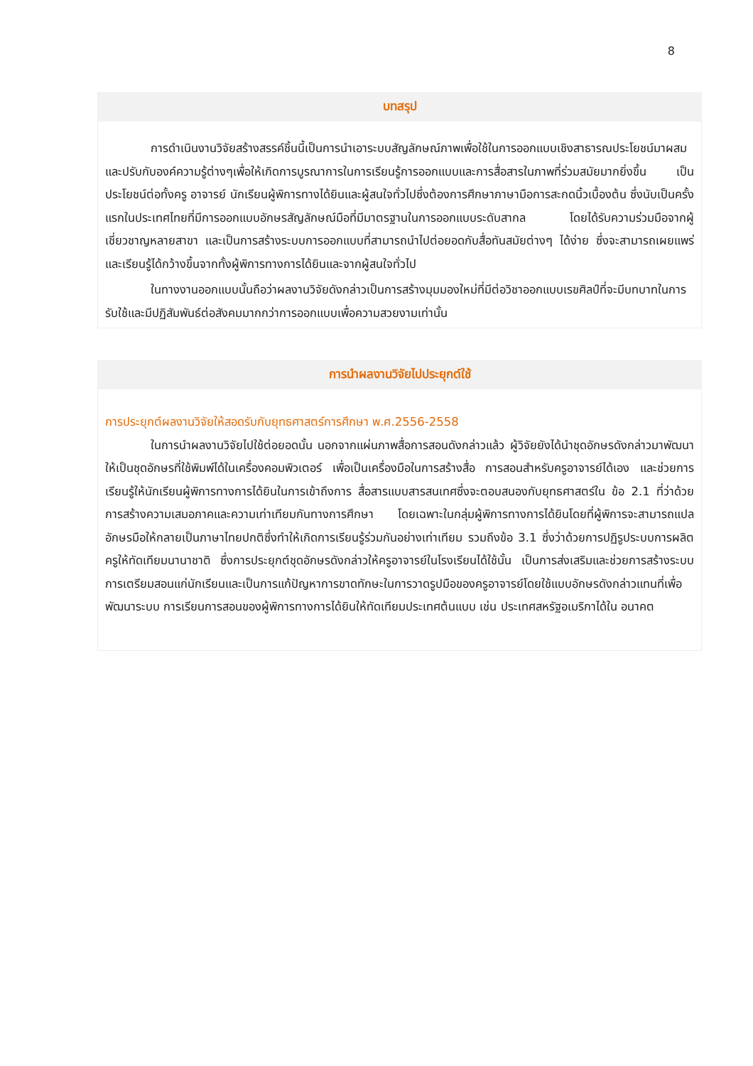8
บทสรุป
การดำเนินงานวิจัยสร้างสรรค์ชิ้นนี้เป็นการนำเอาระบบสัญลักษณ์ภาพเพื่อใช้ในการออกแบบเชิงสาธารณประโยชน์มาผสมและปรับกับองค์ความรู้ต่างๆเพื่อให้เกิดการบูรณาการในการเรียนรู้การออกแบบและการสื่อสารในภาพที่ร่วมสมัยมากยิ่งขึ้น เป็นประโยชน์ต่อทั้งครู อาจารย์ นักเรียนผู้พิการทางได้ยินและผู้สนใจทั่วไปซึ่งต้องการศึกษาภาษามือการสะกดนิ้วเบื้องต้น ซึ่งนับเป็นครั้งแรกในประเทศไทยที่มีการออกแบบอักษรสัญลักษณ์มือที่มีมาตรฐานในการออกแบบระดับสากล โดยได้รับความร่วมมือจากผู้เชี่ยวชาญหลายสาขา และเป็นการสร้างระบบการออกแบบที่สามารถนำไปต่อยอดกับสื่อทันสมัยต่างๆ ได้ง่าย ซึ่งจะสามารถเผยแพร่และเรียนรู้ได้กว้างขึ้นจากทั้งผู้พิการทางการได้ยินและจากผู้สนใจทั่วไป
ในทางงานออกแบบนั้นถือว่าผลงานวิจัยดังกล่าวเป็นการสร้างมุมมองใหม่ที่มีต่อวิชาออกแบบเรขศิลป์ที่จะมีบทบาทในการรับใช้และมีปฏิสัมพันธ์ต่อสังคมมากกว่าการออกแบบเพื่อความสวยงามเท่านั้น
การนำผลงานวิจัยไปประยุกต์ใช้
การประยุกต์ผลงานวิจัยให้สอดรับกับยุทธศาสตร์การศึกษา พ.ศ.2556-2558
ในการนำผลงานวิจัยไปใช้ต่อยอดนั้น นอกจากแผ่นภาพสื่อการสอนดังกล่าวแล้ว ผู้วิจัยยังได้นำชุดอักษรดังกล่าวมาพัฒนาให้เป็นชุดอักษรที่ใช้พิมพ์ได้ในเครื่องคอมพิวเตอร์ เพื่อเป็นเครื่องมือในการสร้างสื่อ การสอนสำหรับครูอาจารย์ได้เอง และช่วยการเรียนรู้ให้นักเรียนผู้พิการทางการได้ยินในการเข้าถึงการ สื่อสารแบบสารสนเทศซึ่งจะตอบสนองกับยุทธศาสตร์ใน ข้อ 2.1 ที่ว่าด้วยการสร้างความเสมอภาคและความเท่าเทียมกันทางการศึกษา โดยเฉพาะในกลุ่มผู้พิการทางการได้ยินโดยที่ผู้พิการจะสามารถแปลอักษรมือให้กลายเป็นภาษาไทยปกติซึ่งทำให้เกิดการเรียนรู้ร่วมกันอย่างเท่าเทียม รวมถึงข้อ 3.1 ซึ่งว่าด้วยการปฏิรูประบบการผลิตครูให้ทัดเทียมนานาชาติ ซึ่งการประยุกต์ชุดอักษรดังกล่าวให้ครูอาจารย์ในโรงเรียนได้ใช้นั้น เป็นการส่งเสริมและช่วยการสร้างระบบการเตรียมสอนแก่นักเรียนและเป็นการแก้ปัญหาการขาดทักษะในการวาดรูปมือของครูอาจารย์โดยใช้แบบอักษรดังกล่าวแทนที่เพื่อพัฒนาระบบ การเรียนการสอนของผู้พิการทางการได้ยินให้ทัดเทียมประเทศต้นแบบ เช่น ประเทศสหรัฐอเมริกาได้ใน อนาคต